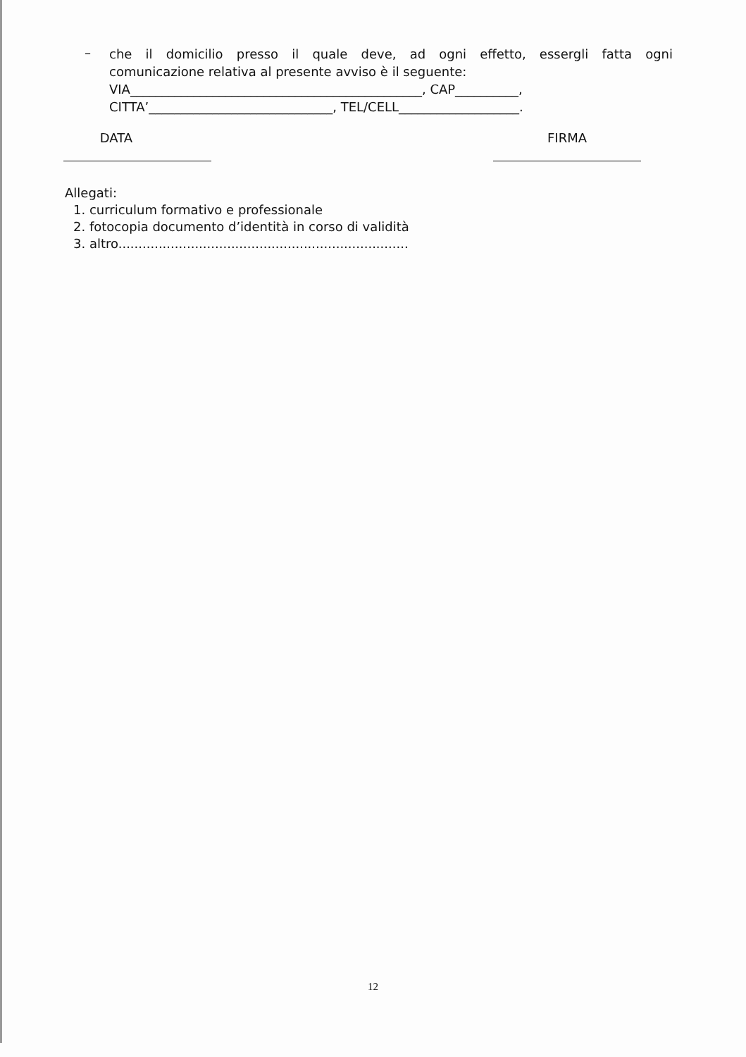–
che il domicilio presso il quale deve, ad ogni effetto, essergli fatta ogni
comunicazione relativa al presente avviso è il seguente:
VIA______________________________________________, CAP__________,
CITTA’_____________________________, TEL/CELL___________________.
DATA FIRMA
Allegati:
1. curriculum formativo e professionale
2. fotocopia documento d’identità in corso di validità
3. altro........................................................................
12